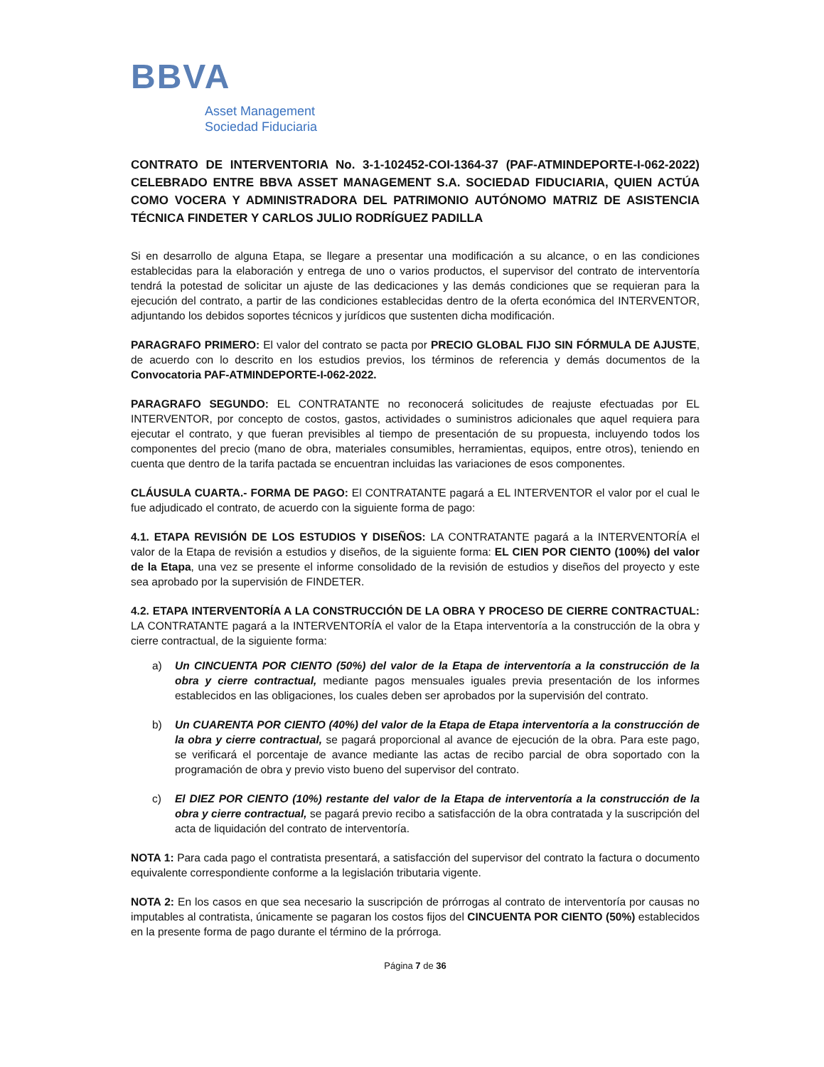BBVA
Asset Management
Sociedad Fiduciaria
CONTRATO DE INTERVENTORIA No. 3-1-102452-COI-1364-37 (PAF-ATMINDEPORTE-I-062-2022) CELEBRADO ENTRE BBVA ASSET MANAGEMENT S.A. SOCIEDAD FIDUCIARIA, QUIEN ACTÚA COMO VOCERA Y ADMINISTRADORA DEL PATRIMONIO AUTÓNOMO MATRIZ DE ASISTENCIA TÉCNICA FINDETER Y CARLOS JULIO RODRÍGUEZ PADILLA
Si en desarrollo de alguna Etapa, se llegare a presentar una modificación a su alcance, o en las condiciones establecidas para la elaboración y entrega de uno o varios productos, el supervisor del contrato de interventoría tendrá la potestad de solicitar un ajuste de las dedicaciones y las demás condiciones que se requieran para la ejecución del contrato, a partir de las condiciones establecidas dentro de la oferta económica del INTERVENTOR, adjuntando los debidos soportes técnicos y jurídicos que sustenten dicha modificación.
PARAGRAFO PRIMERO: El valor del contrato se pacta por PRECIO GLOBAL FIJO SIN FÓRMULA DE AJUSTE, de acuerdo con lo descrito en los estudios previos, los términos de referencia y demás documentos de la Convocatoria PAF-ATMINDEPORTE-I-062-2022.
PARAGRAFO SEGUNDO: EL CONTRATANTE no reconocerá solicitudes de reajuste efectuadas por EL INTERVENTOR, por concepto de costos, gastos, actividades o suministros adicionales que aquel requiera para ejecutar el contrato, y que fueran previsibles al tiempo de presentación de su propuesta, incluyendo todos los componentes del precio (mano de obra, materiales consumibles, herramientas, equipos, entre otros), teniendo en cuenta que dentro de la tarifa pactada se encuentran incluidas las variaciones de esos componentes.
CLÁUSULA CUARTA.- FORMA DE PAGO: El CONTRATANTE pagará a EL INTERVENTOR el valor por el cual le fue adjudicado el contrato, de acuerdo con la siguiente forma de pago:
4.1. ETAPA REVISIÓN DE LOS ESTUDIOS Y DISEÑOS: LA CONTRATANTE pagará a la INTERVENTORÍA el valor de la Etapa de revisión a estudios y diseños, de la siguiente forma: EL CIEN POR CIENTO (100%) del valor de la Etapa, una vez se presente el informe consolidado de la revisión de estudios y diseños del proyecto y este sea aprobado por la supervisión de FINDETER.
4.2. ETAPA INTERVENTORÍA A LA CONSTRUCCIÓN DE LA OBRA Y PROCESO DE CIERRE CONTRACTUAL: LA CONTRATANTE pagará a la INTERVENTORÍA el valor de la Etapa interventoría a la construcción de la obra y cierre contractual, de la siguiente forma:
a) Un CINCUENTA POR CIENTO (50%) del valor de la Etapa de interventoría a la construcción de la obra y cierre contractual, mediante pagos mensuales iguales previa presentación de los informes establecidos en las obligaciones, los cuales deben ser aprobados por la supervisión del contrato.
b) Un CUARENTA POR CIENTO (40%) del valor de la Etapa de Etapa interventoría a la construcción de la obra y cierre contractual, se pagará proporcional al avance de ejecución de la obra. Para este pago, se verificará el porcentaje de avance mediante las actas de recibo parcial de obra soportado con la programación de obra y previo visto bueno del supervisor del contrato.
c) El DIEZ POR CIENTO (10%) restante del valor de la Etapa de interventoría a la construcción de la obra y cierre contractual, se pagará previo recibo a satisfacción de la obra contratada y la suscripción del acta de liquidación del contrato de interventoría.
NOTA 1: Para cada pago el contratista presentará, a satisfacción del supervisor del contrato la factura o documento equivalente correspondiente conforme a la legislación tributaria vigente.
NOTA 2: En los casos en que sea necesario la suscripción de prórrogas al contrato de interventoría por causas no imputables al contratista, únicamente se pagaran los costos fijos del CINCUENTA POR CIENTO (50%) establecidos en la presente forma de pago durante el término de la prórroga.
Página 7 de 36